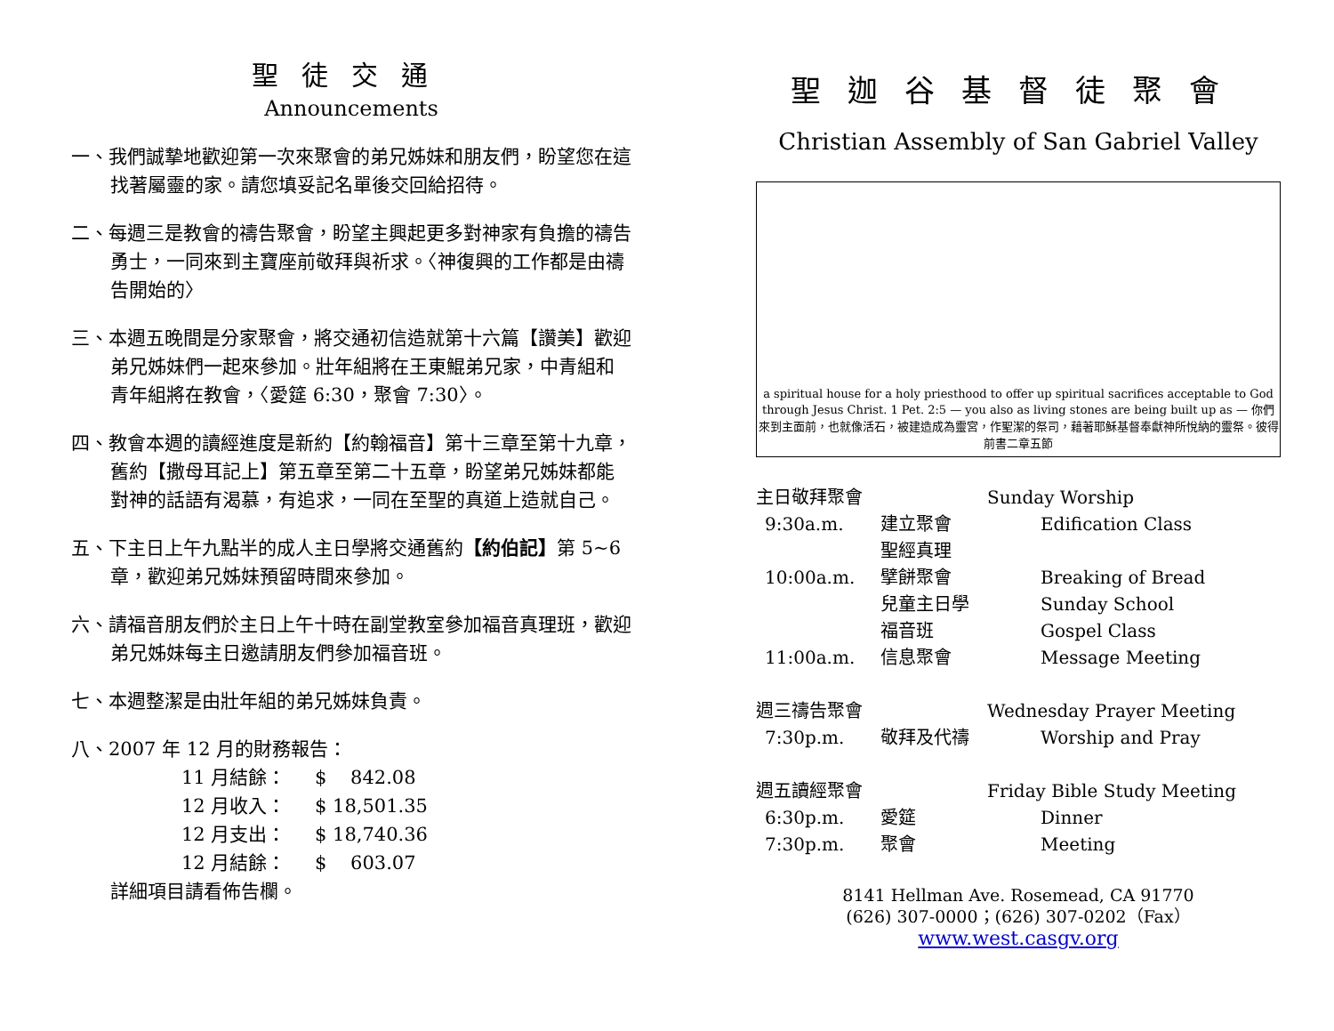聖徒交通
Announcements
一、我們誠摯地歡迎第一次來聚會的弟兄姊妹和朋友們，盼望您在這找著屬靈的家。請您填妥記名單後交回給招待。
二、每週三是教會的禱告聚會，盼望主興起更多對神家有負擔的禱告勇士，一同來到主寶座前敬拜與祈求。〈神復興的工作都是由禱告開始的〉
三、本週五晚間是分家聚會，將交通初信造就第十六篇【讚美】歡迎弟兄姊妹們一起來參加。壯年組將在王東鯤弟兄家，中青組和青年組將在教會，〈愛筵 6:30，聚會 7:30〉。
四、教會本週的讀經進度是新約【約翰福音】第十三章至第十九章，舊約【撒母耳記上】第五章至第二十五章，盼望弟兄姊妹都能對神的話語有渴慕，有追求，一同在至聖的真道上造就自己。
五、下主日上午九點半的成人主日學將交通舊約【約伯記】第 5~6 章，歡迎弟兄姊妹預留時間來參加。
六、請福音朋友們於主日上午十時在副堂教室參加福音真理班，歡迎弟兄姊妹每主日邀請朋友們參加福音班。
七、本週整潔是由壯年組的弟兄姊妹負責。
八、2007 年 12 月的財務報告：
11 月結餘： $ 842.08
12 月收入： $ 18,501.35
12 月支出： $ 18,740.36
12 月結餘： $ 603.07
詳細項目請看佈告欄。
聖迦谷基督徒聚會
Christian Assembly of San Gabriel Valley
a spiritual house for a holy priesthood to offer up spiritual sacrifices acceptable to God through Jesus Christ. 1 Pet. 2:5 — you also as living stones are being built up as — 你們來到主面前，也就像活石，被建造成為靈宮，作聖潔的祭司，藉著耶穌基督奉獻神所悅納的靈祭。彼得前書二章五節
主日敬拜聚會 Sunday Worship
9:30a.m. 建立聚會 Edification Class
聖經真理
10:00a.m. 擘餅聚會 Breaking of Bread
兒童主日學 Sunday School
福音班 Gospel Class
11:00a.m. 信息聚會 Message Meeting
週三禱告聚會 Wednesday Prayer Meeting
7:30p.m. 敬拜及代禱 Worship and Pray
週五讀經聚會 Friday Bible Study Meeting
6:30p.m. 愛筵 Dinner
7:30p.m. 聚會 Meeting
8141 Hellman Ave. Rosemead, CA 91770
(626) 307-0000；(626) 307-0202（Fax）
www.west.casgv.org